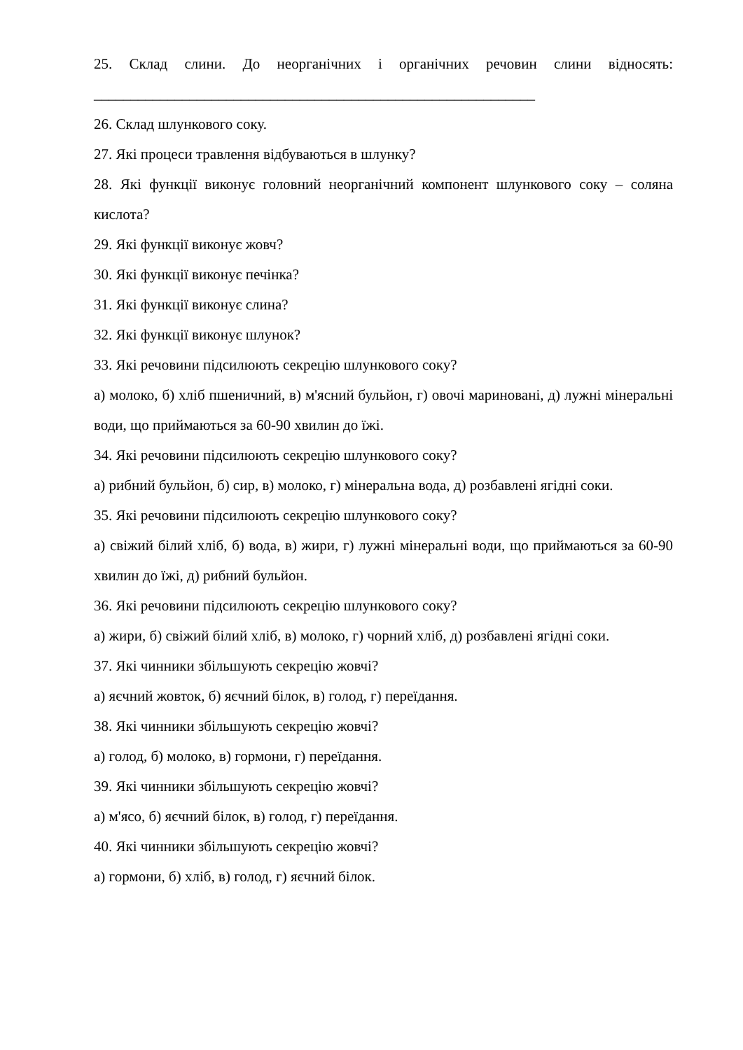25. Склад слини. До неорганічних і органічних речовин слини відносять:
____________________________________________________________
26. Склад шлункового соку.
27. Які процеси травлення відбуваються в шлунку?
28. Які функції виконує головний неорганічний компонент шлункового соку – соляна кислота?
29. Які функції виконує жовч?
30. Які функції виконує печінка?
31. Які функції виконує слина?
32. Які функції виконує шлунок?
33. Які речовини підсилюють секрецію шлункового соку?
а) молоко, б) хліб пшеничний, в) м'ясний бульйон, г) овочі мариновані, д) лужні мінеральні води, що приймаються за 60-90 хвилин до їжі.
34. Які речовини підсилюють секрецію шлункового соку?
а) рибний бульйон, б) сир, в) молоко, г) мінеральна вода, д) розбавлені ягідні соки.
35. Які речовини підсилюють секрецію шлункового соку?
а) свіжий білий хліб, б) вода, в) жири, г) лужні мінеральні води, що приймаються за 60-90 хвилин до їжі, д) рибний бульйон.
36. Які речовини підсилюють секрецію шлункового соку?
а) жири, б) свіжий білий хліб, в) молоко, г) чорний хліб, д) розбавлені ягідні соки.
37. Які чинники збільшують секрецію жовчі?
а) яєчний жовток, б) яєчний білок, в) голод, г) переїдання.
38. Які чинники збільшують секрецію жовчі?
а) голод, б) молоко, в) гормони, г) переїдання.
39. Які чинники збільшують секрецію жовчі?
а) м'ясо, б) яєчний білок, в) голод, г) переїдання.
40. Які чинники збільшують секрецію жовчі?
а) гормони, б) хліб, в) голод, г) яєчний білок.